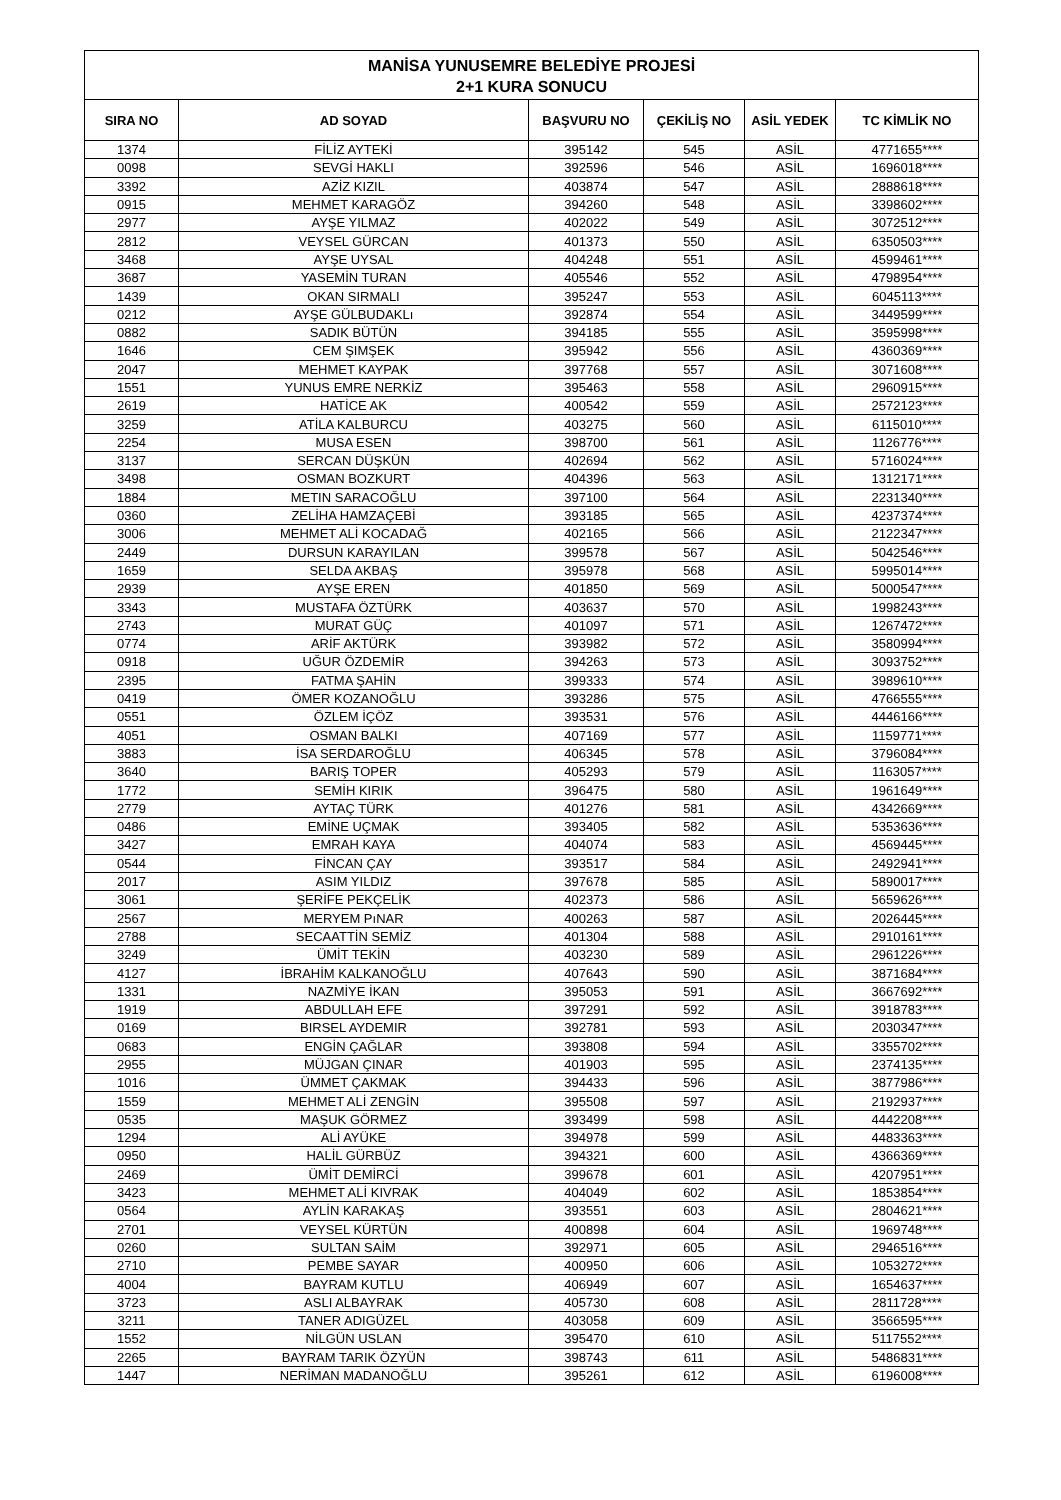| MANİSA YUNUSEMRE BELEDİYE PROJESİ 2+1 KURA SONUCU | | | | | |
| SIRA NO | AD SOYAD | BAŞVURU NO | ÇEKİLİŞ NO | ASİL YEDEK | TC KİMLİK NO |
| 1374 | FİLİZ AYTEKİ | 395142 | 545 | ASİL | 4771655**** |
| 0098 | SEVGİ HAKLI | 392596 | 546 | ASİL | 1696018**** |
| 3392 | AZİZ KIZIL | 403874 | 547 | ASİL | 2888618**** |
| 0915 | MEHMET KARAGÖZ | 394260 | 548 | ASİL | 3398602**** |
| 2977 | AYŞE YILMAZ | 402022 | 549 | ASİL | 3072512**** |
| 2812 | VEYSEL GÜRCAN | 401373 | 550 | ASİL | 6350503**** |
| 3468 | AYŞE UYSAL | 404248 | 551 | ASİL | 4599461**** |
| 3687 | YASEMİN TURAN | 405546 | 552 | ASİL | 4798954**** |
| 1439 | OKAN SIRMALI | 395247 | 553 | ASİL | 6045113**** |
| 0212 | AYŞE GÜLBUDAKLı | 392874 | 554 | ASİL | 3449599**** |
| 0882 | SADIK BÜTÜN | 394185 | 555 | ASİL | 3595998**** |
| 1646 | CEM ŞIMŞEK | 395942 | 556 | ASİL | 4360369**** |
| 2047 | MEHMET KAYPAK | 397768 | 557 | ASİL | 3071608**** |
| 1551 | YUNUS EMRE NERKİZ | 395463 | 558 | ASİL | 2960915**** |
| 2619 | HATİCE AK | 400542 | 559 | ASİL | 2572123**** |
| 3259 | ATİLA KALBURCU | 403275 | 560 | ASİL | 6115010**** |
| 2254 | MUSA ESEN | 398700 | 561 | ASİL | 1126776**** |
| 3137 | SERCAN DÜŞKÜN | 402694 | 562 | ASİL | 5716024**** |
| 3498 | OSMAN BOZKURT | 404396 | 563 | ASİL | 1312171**** |
| 1884 | METIN SARACOĞLU | 397100 | 564 | ASİL | 2231340**** |
| 0360 | ZELİHA HAMZAÇEBİ | 393185 | 565 | ASİL | 4237374**** |
| 3006 | MEHMET ALİ KOCADAĞ | 402165 | 566 | ASİL | 2122347**** |
| 2449 | DURSUN KARAYILAN | 399578 | 567 | ASİL | 5042546**** |
| 1659 | SELDA AKBAŞ | 395978 | 568 | ASİL | 5995014**** |
| 2939 | AYŞE EREN | 401850 | 569 | ASİL | 5000547**** |
| 3343 | MUSTAFA ÖZTÜRK | 403637 | 570 | ASİL | 1998243**** |
| 2743 | MURAT GÜÇ | 401097 | 571 | ASİL | 1267472**** |
| 0774 | ARİF AKTÜRK | 393982 | 572 | ASİL | 3580994**** |
| 0918 | UĞUR ÖZDEMİR | 394263 | 573 | ASİL | 3093752**** |
| 2395 | FATMA ŞAHİN | 399333 | 574 | ASİL | 3989610**** |
| 0419 | ÖMER KOZANOĞLU | 393286 | 575 | ASİL | 4766555**** |
| 0551 | ÖZLEM İÇÖZ | 393531 | 576 | ASİL | 4446166**** |
| 4051 | OSMAN BALKI | 407169 | 577 | ASİL | 1159771**** |
| 3883 | İSA SERDAROĞLU | 406345 | 578 | ASİL | 3796084**** |
| 3640 | BARIŞ TOPER | 405293 | 579 | ASİL | 1163057**** |
| 1772 | SEMİH KIRIK | 396475 | 580 | ASİL | 1961649**** |
| 2779 | AYTAÇ TÜRK | 401276 | 581 | ASİL | 4342669**** |
| 0486 | EMİNE UÇMAK | 393405 | 582 | ASİL | 5353636**** |
| 3427 | EMRAH KAYA | 404074 | 583 | ASİL | 4569445**** |
| 0544 | FİNCAN ÇAY | 393517 | 584 | ASİL | 2492941**** |
| 2017 | ASIM YILDIZ | 397678 | 585 | ASİL | 5890017**** |
| 3061 | ŞERİFE PEKÇELİK | 402373 | 586 | ASİL | 5659626**** |
| 2567 | MERYEM PıNAR | 400263 | 587 | ASİL | 2026445**** |
| 2788 | SECAATTİN SEMİZ | 401304 | 588 | ASİL | 2910161**** |
| 3249 | ÜMİT TEKİN | 403230 | 589 | ASİL | 2961226**** |
| 4127 | İBRAHİM KALKANOĞLU | 407643 | 590 | ASİL | 3871684**** |
| 1331 | NAZMİYE İKAN | 395053 | 591 | ASİL | 3667692**** |
| 1919 | ABDULLAH EFE | 397291 | 592 | ASİL | 3918783**** |
| 0169 | BIRSEL AYDEMIR | 392781 | 593 | ASİL | 2030347**** |
| 0683 | ENGİN ÇAĞLAR | 393808 | 594 | ASİL | 3355702**** |
| 2955 | MÜJGAN ÇINAR | 401903 | 595 | ASİL | 2374135**** |
| 1016 | ÜMMET ÇAKMAK | 394433 | 596 | ASİL | 3877986**** |
| 1559 | MEHMET ALİ ZENGİN | 395508 | 597 | ASİL | 2192937**** |
| 0535 | MAŞUK GÖRMEZ | 393499 | 598 | ASİL | 4442208**** |
| 1294 | ALİ AYÜKE | 394978 | 599 | ASİL | 4483363**** |
| 0950 | HALİL GÜRBÜZ | 394321 | 600 | ASİL | 4366369**** |
| 2469 | ÜMİT DEMİRCİ | 399678 | 601 | ASİL | 4207951**** |
| 3423 | MEHMET ALİ KIVRAK | 404049 | 602 | ASİL | 1853854**** |
| 0564 | AYLİN KARAKAŞ | 393551 | 603 | ASİL | 2804621**** |
| 2701 | VEYSEL KÜRTÜN | 400898 | 604 | ASİL | 1969748**** |
| 0260 | SULTAN SAİM | 392971 | 605 | ASİL | 2946516**** |
| 2710 | PEMBE SAYAR | 400950 | 606 | ASİL | 1053272**** |
| 4004 | BAYRAM KUTLU | 406949 | 607 | ASİL | 1654637**** |
| 3723 | ASLI ALBAYRAK | 405730 | 608 | ASİL | 2811728**** |
| 3211 | TANER ADIGÜZEL | 403058 | 609 | ASİL | 3566595**** |
| 1552 | NİLGÜN USLAN | 395470 | 610 | ASİL | 5117552**** |
| 2265 | BAYRAM TARIK ÖZYÜN | 398743 | 611 | ASİL | 5486831**** |
| 1447 | NERİMAN MADANOĞLU | 395261 | 612 | ASİL | 6196008**** |